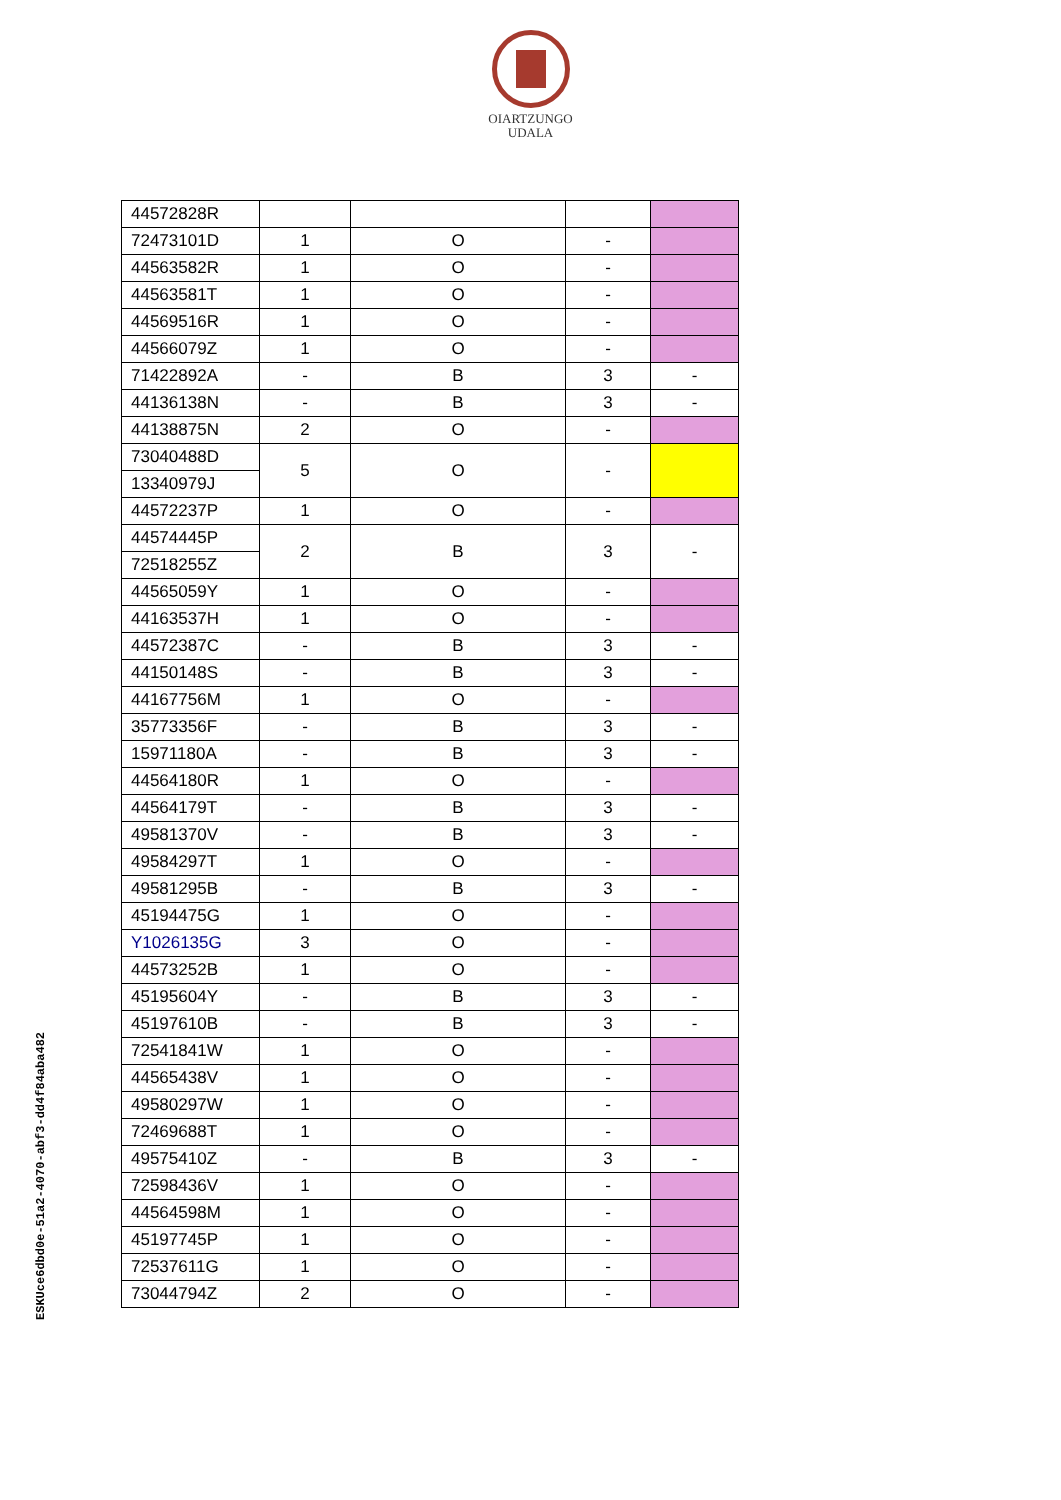OIARTZUNGO
UDALA
| 44572828R | | | | |
| 72473101D | 1 | O | - | |
| 44563582R | 1 | O | - | |
| 44563581T | 1 | O | - | |
| 44569516R | 1 | O | - | |
| 44566079Z | 1 | O | - | |
| 71422892A | - | B | 3 | - |
| 44136138N | - | B | 3 | - |
| 44138875N | 2 | O | - | |
| 73040488D | 5 | O | - | |
| 13340979J | | | | |
| 44572237P | 1 | O | - | |
| 44574445P | 2 | B | 3 | - |
| 72518255Z | | | | |
| 44565059Y | 1 | O | - | |
| 44163537H | 1 | O | - | |
| 44572387C | - | B | 3 | - |
| 44150148S | - | B | 3 | - |
| 44167756M | 1 | O | - | |
| 35773356F | - | B | 3 | - |
| 15971180A | - | B | 3 | - |
| 44564180R | 1 | O | - | |
| 44564179T | - | B | 3 | - |
| 49581370V | - | B | 3 | - |
| 49584297T | 1 | O | - | |
| 49581295B | - | B | 3 | - |
| 45194475G | 1 | O | - | |
| Y1026135G | 3 | O | - | |
| 44573252B | 1 | O | - | |
| 45195604Y | - | B | 3 | - |
| 45197610B | - | B | 3 | - |
| 72541841W | 1 | O | - | |
| 44565438V | 1 | O | - | |
| 49580297W | 1 | O | - | |
| 72469688T | 1 | O | - | |
| 49575410Z | - | B | 3 | - |
| 72598436V | 1 | O | - | |
| 44564598M | 1 | O | - | |
| 45197745P | 1 | O | - | |
| 72537611G | 1 | O | - | |
| 73044794Z | 2 | O | - | |
ESKUce6dbd0e-51a2-4070-abf3-dd4f84aba482